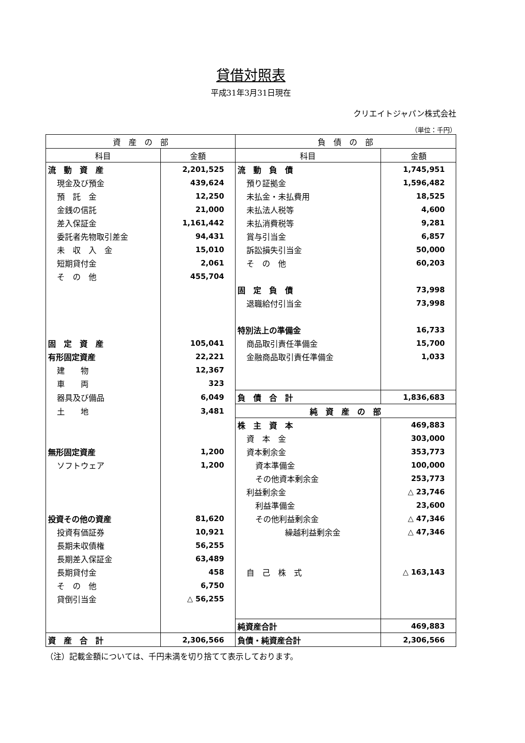貸借対照表
平成31年3月31日現在
クリエイトジャパン株式会社
（単位：千円）
| 資 産 の 部 | | 負 債 の 部 | |
| --- | --- | --- | --- |
| 科目 | 金額 | 科目 | 金額 |
| 流 動 資 産 | 2,201,525 | 流 動 負 債 | 1,745,951 |
| 現金及び預金 | 439,624 | 預り証拠金 | 1,596,482 |
| 預 託 金 | 12,250 | 未払金・未払費用 | 18,525 |
| 金銭の信託 | 21,000 | 未払法人税等 | 4,600 |
| 差入保証金 | 1,161,442 | 未払消費税等 | 9,281 |
| 委託者先物取引差金 | 94,431 | 賞与引当金 | 6,857 |
| 未 収 入 金 | 15,010 | 訴訟損失引当金 | 50,000 |
| 短期貸付金 | 2,061 | そ の 他 | 60,203 |
| そ の 他 | 455,704 | | |
| | | 固 定 負 債 | 73,998 |
| | | 退職給付引当金 | 73,998 |
| | | 特別法上の準備金 | 16,733 |
| 固 定 資 産 | 105,041 | 商品取引責任準備金 | 15,700 |
| 有形固定資産 | 22,221 | 金融商品取引責任準備金 | 1,033 |
| 建 物 | 12,367 | | |
| 車 両 | 323 | | |
| 器具及び備品 | 6,049 | 負 債 合 計 | 1,836,683 |
| 土 地 | 3,481 | 純 資 産 の 部 | |
| | | 株 主 資 本 | 469,883 |
| | | 資 本 金 | 303,000 |
| 無形固定資産 | 1,200 | 資本剰余金 | 353,773 |
| ソフトウェア | 1,200 | 資本準備金 | 100,000 |
| | | その他資本剰余金 | 253,773 |
| | | 利益剰余金 | △ 23,746 |
| | | 利益準備金 | 23,600 |
| 投資その他の資産 | 81,620 | その他利益剰余金 | △ 47,346 |
| 投資有価証券 | 10,921 | 繰越利益剰余金 | △ 47,346 |
| 長期未収債権 | 56,255 | | |
| 長期差入保証金 | 63,489 | | |
| 長期貸付金 | 458 | 自 己 株 式 | △ 163,143 |
| そ の 他 | 6,750 | | |
| 貸倒引当金 | △ 56,255 | | |
| | | 純資産合計 | 469,883 |
| 資 産 合 計 | 2,306,566 | 負債・純資産合計 | 2,306,566 |
（注）記載金額については、千円未満を切り捨てて表示しております。